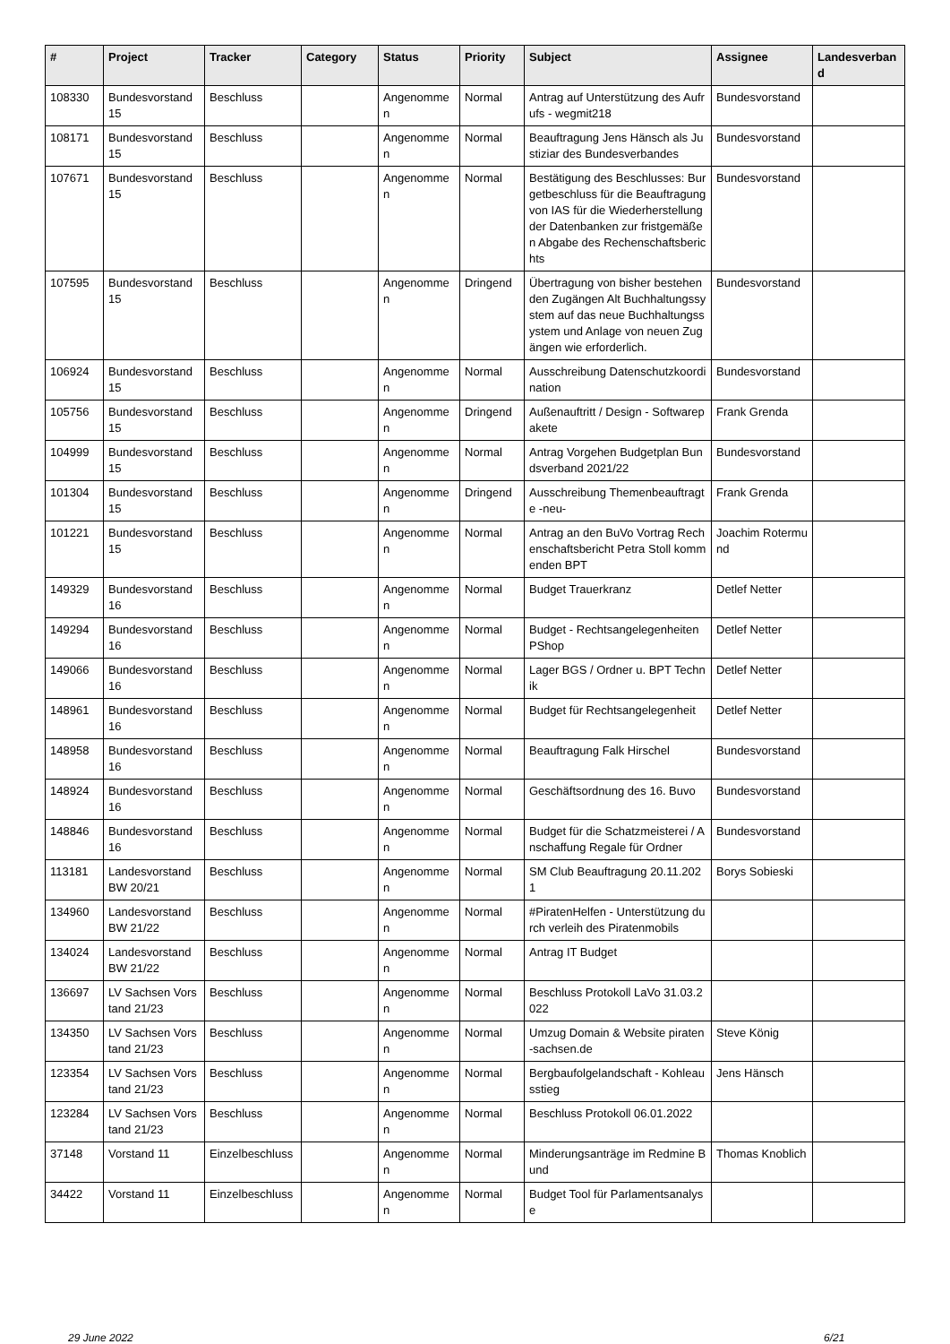| # | Project | Tracker | Category | Status | Priority | Subject | Assignee | Landesverband |
| --- | --- | --- | --- | --- | --- | --- | --- | --- |
| 108330 | Bundesvorstand 15 | Beschluss | | Angenommen | Normal | Antrag auf Unterstützung des Aufrufs - wegmit218 | Bundesvorstand | |
| 108171 | Bundesvorstand 15 | Beschluss | | Angenommen | Normal | Beauftragung Jens Hänsch als Justiziar des Bundesverbandes | Bundesvorstand | |
| 107671 | Bundesvorstand 15 | Beschluss | | Angenommen | Normal | Bestätigung des Beschlusses: Burgetbeschluss für die Beauftragung von IAS für die Wiederherstellung der Datenbanken zur fristgemäßen Abgabe des Rechenschaftsberichts | Bundesvorstand | |
| 107595 | Bundesvorstand 15 | Beschluss | | Angenommen | Dringend | Übertragung von bisher bestehenden Zugängen Alt Buchhaltungssystem auf das neue Buchhaltungssystem und Anlage von neuen Zugängen wie erforderlich. | Bundesvorstand | |
| 106924 | Bundesvorstand 15 | Beschluss | | Angenommen | Normal | Ausschreibung Datenschutzkoordination | Bundesvorstand | |
| 105756 | Bundesvorstand 15 | Beschluss | | Angenommen | Dringend | Außenauftritt / Design - Softwarepakete | Frank Grenda | |
| 104999 | Bundesvorstand 15 | Beschluss | | Angenommen | Normal | Antrag Vorgehen Budgetplan Bundsverband 2021/22 | Bundesvorstand | |
| 101304 | Bundesvorstand 15 | Beschluss | | Angenommen | Dringend | Ausschreibung Themenbeauftragte -neu- | Frank Grenda | |
| 101221 | Bundesvorstand 15 | Beschluss | | Angenommen | Normal | Antrag an den BuVo Vortrag Rechenschaftsbericht Petra Stoll kommenden BPT | Joachim Rotermund | |
| 149329 | Bundesvorstand 16 | Beschluss | | Angenommen | Normal | Budget Trauerkranz | Detlef Netter | |
| 149294 | Bundesvorstand 16 | Beschluss | | Angenommen | Normal | Budget - Rechtsangelegenheiten PShop | Detlef Netter | |
| 149066 | Bundesvorstand 16 | Beschluss | | Angenommen | Normal | Lager BGS / Ordner u. BPT Technik | Detlef Netter | |
| 148961 | Bundesvorstand 16 | Beschluss | | Angenommen | Normal | Budget für Rechtsangelegenheit | Detlef Netter | |
| 148958 | Bundesvorstand 16 | Beschluss | | Angenommen | Normal | Beauftragung Falk Hirschel | Bundesvorstand | |
| 148924 | Bundesvorstand 16 | Beschluss | | Angenommen | Normal | Geschäftsordnung des 16. Buvo | Bundesvorstand | |
| 148846 | Bundesvorstand 16 | Beschluss | | Angenommen | Normal | Budget für die Schatzmeisterei / Anschaffung Regale für Ordner | Bundesvorstand | |
| 113181 | Landesvorstand BW 20/21 | Beschluss | | Angenommen | Normal | SM Club Beauftragung 20.11.2021 | Borys Sobieski | |
| 134960 | Landesvorstand BW 21/22 | Beschluss | | Angenommen | Normal | #PiratenHelfen - Unterstützung durch verleih des Piratenmobils | | |
| 134024 | Landesvorstand BW 21/22 | Beschluss | | Angenommen | Normal | Antrag IT Budget | | |
| 136697 | LV Sachsen Vorstand 21/23 | Beschluss | | Angenommen | Normal | Beschluss Protokoll LaVo 31.03.2022 | | |
| 134350 | LV Sachsen Vorstand 21/23 | Beschluss | | Angenommen | Normal | Umzug Domain & Website piraten-sachsen.de | Steve König | |
| 123354 | LV Sachsen Vorstand 21/23 | Beschluss | | Angenommen | Normal | Bergbaufolgelandschaft - Kohleausstieg | Jens Hänsch | |
| 123284 | LV Sachsen Vorstand 21/23 | Beschluss | | Angenommen | Normal | Beschluss Protokoll 06.01.2022 | | |
| 37148 | Vorstand 11 | Einzelbeschluss | | Angenommen | Normal | Minderungsanträge im Redmine Bund | Thomas Knoblich | |
| 34422 | Vorstand 11 | Einzelbeschluss | | Angenommen | Normal | Budget Tool für Parlamentsanalyse | | |
29 June 2022 6/21